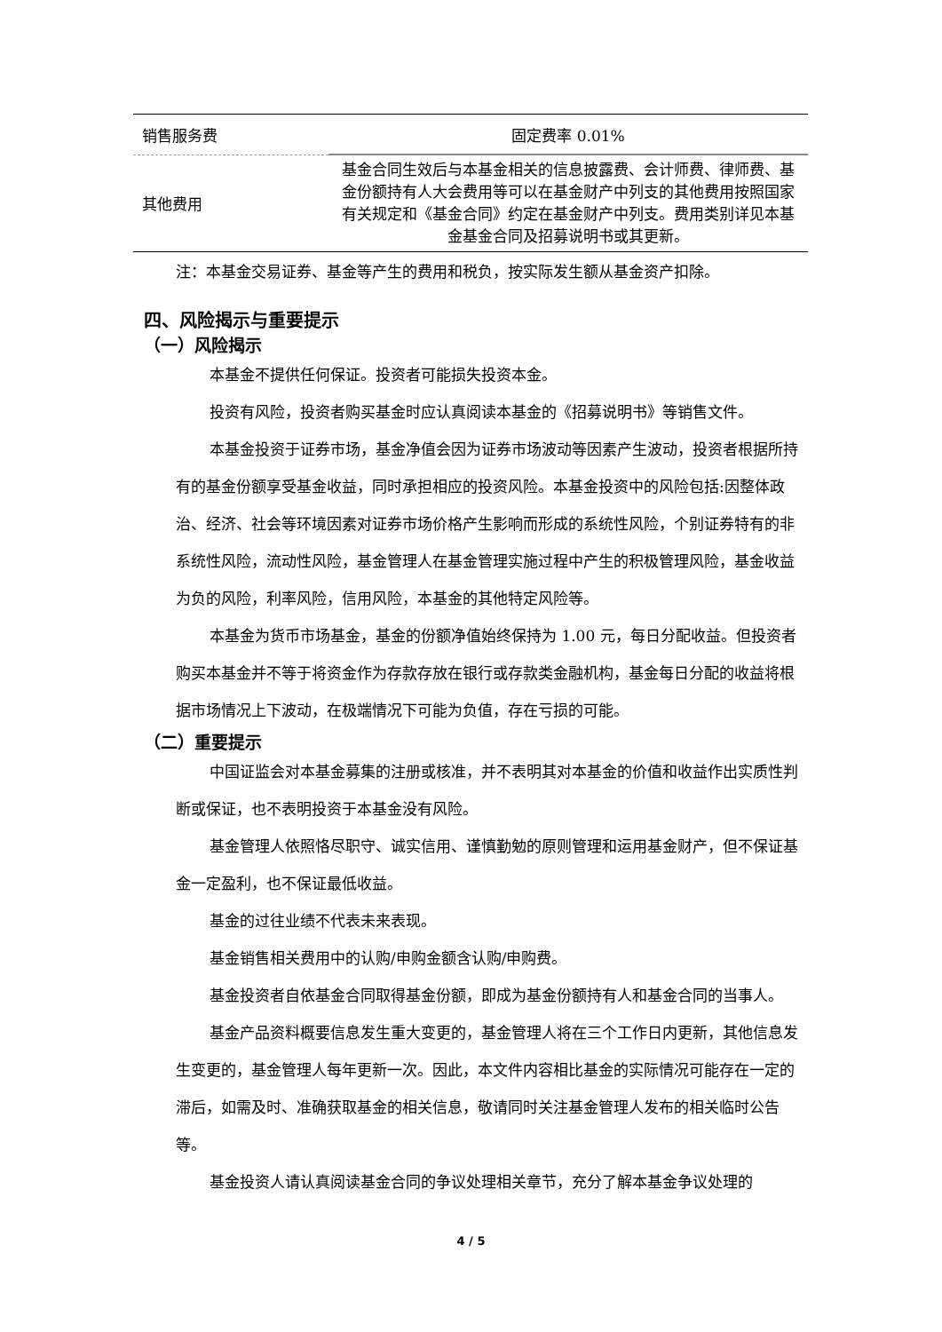| 销售服务费 | 固定费率 0.01% |
| 其他费用 | 基金合同生效后与本基金相关的信息披露费、会计师费、律师费、基金份额持有人大会费用等可以在基金财产中列支的其他费用按照国家有关规定和《基金合同》约定在基金财产中列支。费用类别详见本基金基金合同及招募说明书或其更新。 |
注：本基金交易证券、基金等产生的费用和税负，按实际发生额从基金资产扣除。
四、风险揭示与重要提示
（一）风险揭示
本基金不提供任何保证。投资者可能损失投资本金。
投资有风险，投资者购买基金时应认真阅读本基金的《招募说明书》等销售文件。
本基金投资于证券市场，基金净值会因为证券市场波动等因素产生波动，投资者根据所持有的基金份额享受基金收益，同时承担相应的投资风险。本基金投资中的风险包括:因整体政治、经济、社会等环境因素对证券市场价格产生影响而形成的系统性风险，个别证券特有的非系统性风险，流动性风险，基金管理人在基金管理实施过程中产生的积极管理风险，基金收益为负的风险，利率风险，信用风险，本基金的其他特定风险等。
本基金为货币市场基金，基金的份额净值始终保持为 1.00 元，每日分配收益。但投资者购买本基金并不等于将资金作为存款存放在银行或存款类金融机构，基金每日分配的收益将根据市场情况上下波动，在极端情况下可能为负值，存在亏损的可能。
（二）重要提示
中国证监会对本基金募集的注册或核准，并不表明其对本基金的价值和收益作出实质性判断或保证，也不表明投资于本基金没有风险。
基金管理人依照恪尽职守、诚实信用、谨慎勤勉的原则管理和运用基金财产，但不保证基金一定盈利，也不保证最低收益。
基金的过往业绩不代表未来表现。
基金销售相关费用中的认购/申购金额含认购/申购费。
基金投资者自依基金合同取得基金份额，即成为基金份额持有人和基金合同的当事人。
基金产品资料概要信息发生重大变更的，基金管理人将在三个工作日内更新，其他信息发生变更的，基金管理人每年更新一次。因此，本文件内容相比基金的实际情况可能存在一定的滞后，如需及时、准确获取基金的相关信息，敬请同时关注基金管理人发布的相关临时公告等。
基金投资人请认真阅读基金合同的争议处理相关章节，充分了解本基金争议处理的
4 / 5